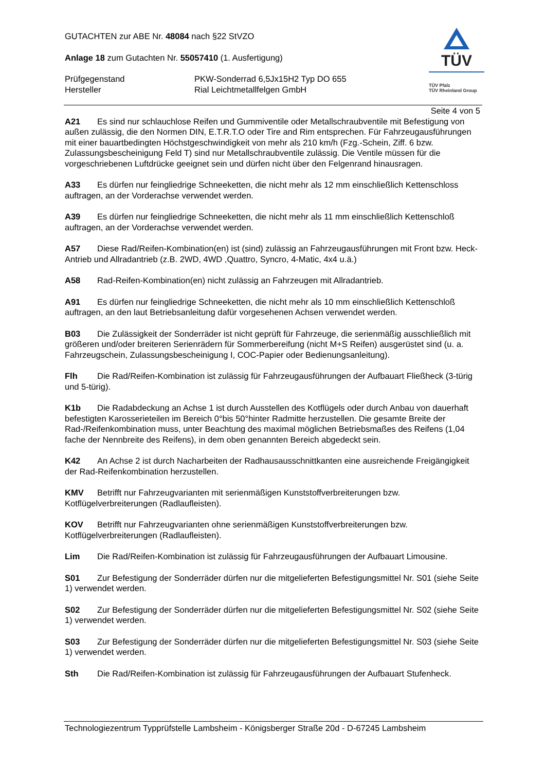GUTACHTEN zur ABE Nr. 48084 nach §22 StVZO
Anlage 18 zum Gutachten Nr. 55057410 (1. Ausfertigung)
Prüfgegenstand PKW-Sonderrad 6,5Jx15H2 Typ DO 655
Hersteller Rial Leichtmetallfelgen GmbH
TÜV
TÜV Pfalz
TÜV Rheinland Group
Seite 4 von 5
A21 Es sind nur schlauchlose Reifen und Gummiventile oder Metallschraubventile mit Befestigung von außen zulässig, die den Normen DIN, E.T.R.T.O oder Tire and Rim entsprechen. Für Fahrzeugausführungen mit einer bauartbedingten Höchstgeschwindigkeit von mehr als 210 km/h (Fzg.-Schein, Ziff. 6 bzw. Zulassungsbescheinigung Feld T) sind nur Metallschraubventile zulässig. Die Ventile müssen für die vorgeschriebenen Luftdrücke geeignet sein und dürfen nicht über den Felgenrand hinausragen.
A33 Es dürfen nur feingliedrige Schneeketten, die nicht mehr als 12 mm einschließlich Kettenschloss auftragen, an der Vorderachse verwendet werden.
A39 Es dürfen nur feingliedrige Schneeketten, die nicht mehr als 11 mm einschließlich Kettenschloß auftragen, an der Vorderachse verwendet werden.
A57 Diese Rad/Reifen-Kombination(en) ist (sind) zulässig an Fahrzeugausführungen mit Front bzw. Heck-Antrieb und Allradantrieb (z.B. 2WD, 4WD ,Quattro, Syncro, 4-Matic, 4x4 u.ä.)
A58 Rad-Reifen-Kombination(en) nicht zulässig an Fahrzeugen mit Allradantrieb.
A91 Es dürfen nur feingliedrige Schneeketten, die nicht mehr als 10 mm einschließlich Kettenschloß auftragen, an den laut Betriebsanleitung dafür vorgesehenen Achsen verwendet werden.
B03 Die Zulässigkeit der Sonderräder ist nicht geprüft für Fahrzeuge, die serienmäßig ausschließlich mit größeren und/oder breiteren Serienrädern für Sommerbereifung (nicht M+S Reifen) ausgerüstet sind (u. a. Fahrzeugschein, Zulassungsbescheinigung I, COC-Papier oder Bedienungsanleitung).
Flh Die Rad/Reifen-Kombination ist zulässig für Fahrzeugausführungen der Aufbauart Fließheck (3-türig und 5-türig).
K1b Die Radabdeckung an Achse 1 ist durch Ausstellen des Kotflügels oder durch Anbau von dauerhaft befestigten Karosserieteilen im Bereich 0°bis 50°hinter Radmitte herzustellen. Die gesamte Breite der Rad-/Reifenkombination muss, unter Beachtung des maximal möglichen Betriebsmaßes des Reifens (1,04 fache der Nennbreite des Reifens), in dem oben genannten Bereich abgedeckt sein.
K42 An Achse 2 ist durch Nacharbeiten der Radhausausschnittkanten eine ausreichende Freigängigkeit der Rad-Reifenkombination herzustellen.
KMV Betrifft nur Fahrzeugvarianten mit serienmäßigen Kunststoffverbreiterungen bzw. Kotflügelverbreiterungen (Radlaufleisten).
KOV Betrifft nur Fahrzeugvarianten ohne serienmäßigen Kunststoffverbreiterungen bzw. Kotflügelverbreiterungen (Radlaufleisten).
Lim Die Rad/Reifen-Kombination ist zulässig für Fahrzeugausführungen der Aufbauart Limousine.
S01 Zur Befestigung der Sonderräder dürfen nur die mitgelieferten Befestigungsmittel Nr. S01 (siehe Seite 1) verwendet werden.
S02 Zur Befestigung der Sonderräder dürfen nur die mitgelieferten Befestigungsmittel Nr. S02 (siehe Seite 1) verwendet werden.
S03 Zur Befestigung der Sonderräder dürfen nur die mitgelieferten Befestigungsmittel Nr. S03 (siehe Seite 1) verwendet werden.
Sth Die Rad/Reifen-Kombination ist zulässig für Fahrzeugausführungen der Aufbauart Stufenheck.
Technologiezentrum Typprüfstelle Lambsheim - Königsberger Straße 20d - D-67245 Lambsheim